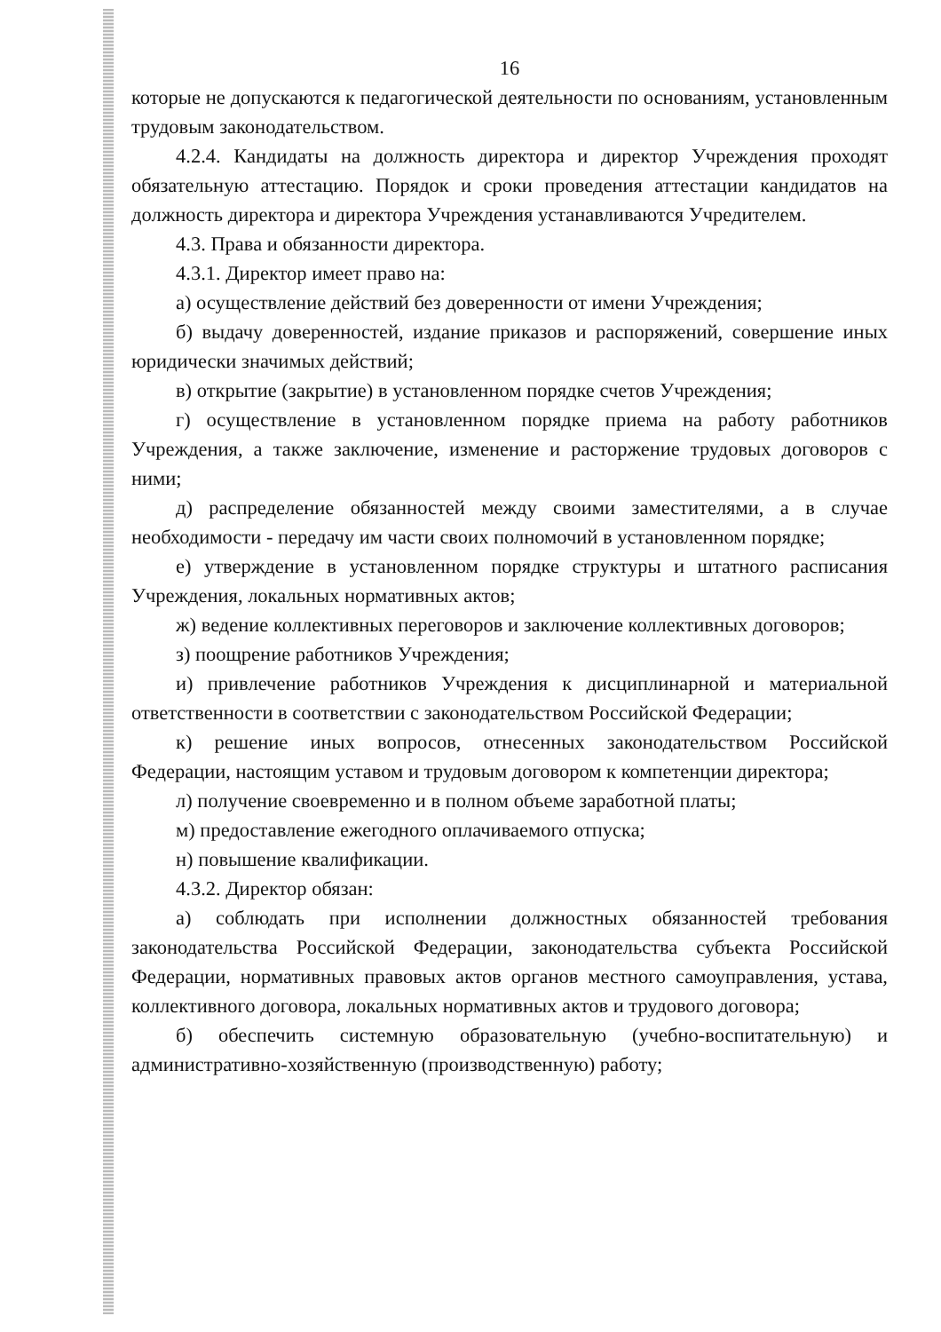16
которые не допускаются к педагогической деятельности по основаниям, установленным трудовым законодательством.
4.2.4. Кандидаты на должность директора и директор Учреждения проходят обязательную аттестацию. Порядок и сроки проведения аттестации кандидатов на должность директора и директора Учреждения устанавливаются Учредителем.
4.3. Права и обязанности директора.
4.3.1. Директор имеет право на:
а) осуществление действий без доверенности от имени Учреждения;
б) выдачу доверенностей, издание приказов и распоряжений, совершение иных юридически значимых действий;
в) открытие (закрытие) в установленном порядке счетов Учреждения;
г) осуществление в установленном порядке приема на работу работников Учреждения, а также заключение, изменение и расторжение трудовых договоров с ними;
д) распределение обязанностей между своими заместителями, а в случае необходимости - передачу им части своих полномочий в установленном порядке;
е) утверждение в установленном порядке структуры и штатного расписания Учреждения, локальных нормативных актов;
ж) ведение коллективных переговоров и заключение коллективных договоров;
з) поощрение работников Учреждения;
и) привлечение работников Учреждения к дисциплинарной и материальной ответственности в соответствии с законодательством Российской Федерации;
к) решение иных вопросов, отнесенных законодательством Российской Федерации, настоящим уставом и трудовым договором к компетенции директора;
л) получение своевременно и в полном объеме заработной платы;
м) предоставление ежегодного оплачиваемого отпуска;
н) повышение квалификации.
4.3.2. Директор обязан:
а) соблюдать при исполнении должностных обязанностей требования законодательства Российской Федерации, законодательства субъекта Российской Федерации, нормативных правовых актов органов местного самоуправления, устава, коллективного договора, локальных нормативных актов и трудового договора;
б) обеспечить системную образовательную (учебно-воспитательную) и административно-хозяйственную (производственную) работу;